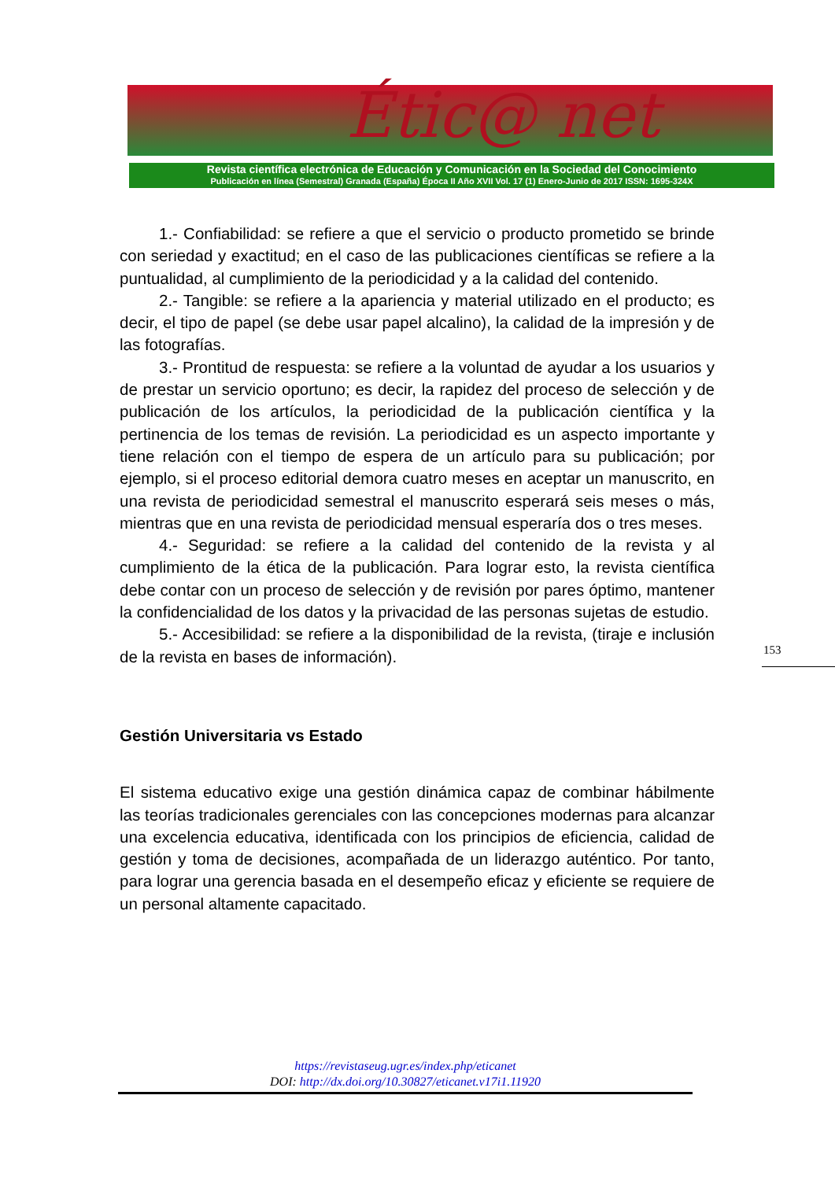Étic@ net
Revista científica electrónica de Educación y Comunicación en la Sociedad del Conocimiento
Publicación en línea (Semestral) Granada (España) Época II Año XVII Vol. 17 (1) Enero-Junio de 2017 ISSN: 1695-324X
1.- Confiabilidad: se refiere a que el servicio o producto prometido se brinde con seriedad y exactitud; en el caso de las publicaciones científicas se refiere a la puntualidad, al cumplimiento de la periodicidad y a la calidad del contenido.
2.- Tangible: se refiere a la apariencia y material utilizado en el producto; es decir, el tipo de papel (se debe usar papel alcalino), la calidad de la impresión y de las fotografías.
3.- Prontitud de respuesta: se refiere a la voluntad de ayudar a los usuarios y de prestar un servicio oportuno; es decir, la rapidez del proceso de selección y de publicación de los artículos, la periodicidad de la publicación científica y la pertinencia de los temas de revisión. La periodicidad es un aspecto importante y tiene relación con el tiempo de espera de un artículo para su publicación; por ejemplo, si el proceso editorial demora cuatro meses en aceptar un manuscrito, en una revista de periodicidad semestral el manuscrito esperará seis meses o más, mientras que en una revista de periodicidad mensual esperaría dos o tres meses.
4.- Seguridad: se refiere a la calidad del contenido de la revista y al cumplimiento de la ética de la publicación. Para lograr esto, la revista científica debe contar con un proceso de selección y de revisión por pares óptimo, mantener la confidencialidad de los datos y la privacidad de las personas sujetas de estudio.
5.- Accesibilidad: se refiere a la disponibilidad de la revista, (tiraje e inclusión de la revista en bases de información).
Gestión Universitaria vs Estado
El sistema educativo exige una gestión dinámica capaz de combinar hábilmente las teorías tradicionales gerenciales con las concepciones modernas para alcanzar una excelencia educativa, identificada con los principios de eficiencia, calidad de gestión y toma de decisiones, acompañada de un liderazgo auténtico. Por tanto, para lograr una gerencia basada en el desempeño eficaz y eficiente se requiere de un personal altamente capacitado.
153
https://revistaseug.ugr.es/index.php/eticanet
DOI: http://dx.doi.org/10.30827/eticanet.v17i1.11920